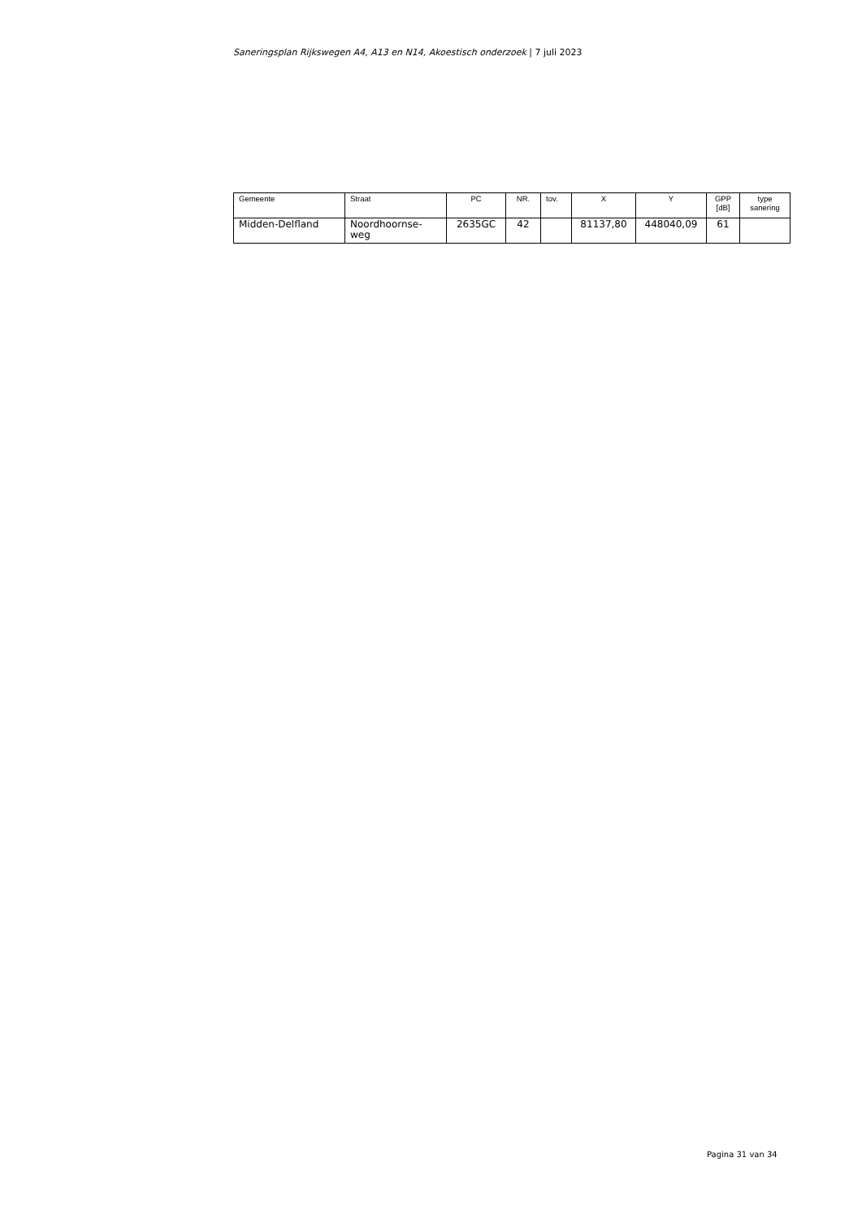Saneringsplan Rijkswegen A4, A13 en N14, Akoestisch onderzoek | 7 juli 2023
| Gemeente | Straat | PC | NR. | tov. | X | Y | GPP [dB] | type sanering |
| --- | --- | --- | --- | --- | --- | --- | --- | --- |
| Midden-Delfland | Noordhoornse-weg | 2635GC | 42 | | 81137,80 | 448040,09 | 61 | |
Pagina 31 van 34